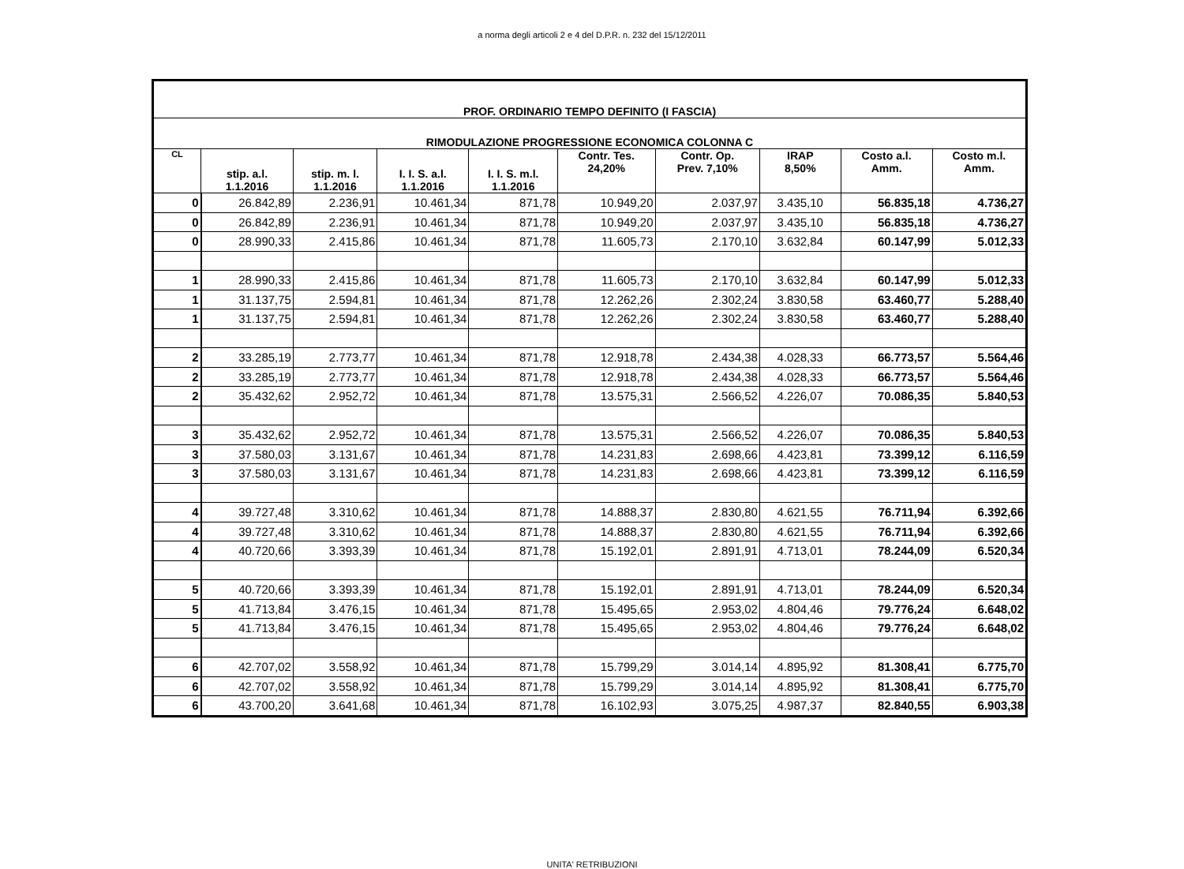a norma degli articoli 2 e 4 del D.P.R. n. 232 del 15/12/2011
| PROF. ORDINARIO TEMPO DEFINITO (I FASCIA) | | | | | | | | | |
| RIMODULAZIONE PROGRESSIONE ECONOMICA COLONNA C | | | | | | | | | |
| CL | stip. a.l. 1.1.2016 | stip. m. l. 1.1.2016 | I. I. S. a.l. 1.1.2016 | I. I. S. m.l. 1.1.2016 | Contr. Tes. 24,20% | Contr. Op. Prev. 7,10% | IRAP 8,50% | Costo a.l. Amm. | Costo m.l. Amm. |
| 0 | 26.842,89 | 2.236,91 | 10.461,34 | 871,78 | 10.949,20 | 2.037,97 | 3.435,10 | 56.835,18 | 4.736,27 |
| 0 | 26.842,89 | 2.236,91 | 10.461,34 | 871,78 | 10.949,20 | 2.037,97 | 3.435,10 | 56.835,18 | 4.736,27 |
| 0 | 28.990,33 | 2.415,86 | 10.461,34 | 871,78 | 11.605,73 | 2.170,10 | 3.632,84 | 60.147,99 | 5.012,33 |
| 1 | 28.990,33 | 2.415,86 | 10.461,34 | 871,78 | 11.605,73 | 2.170,10 | 3.632,84 | 60.147,99 | 5.012,33 |
| 1 | 31.137,75 | 2.594,81 | 10.461,34 | 871,78 | 12.262,26 | 2.302,24 | 3.830,58 | 63.460,77 | 5.288,40 |
| 1 | 31.137,75 | 2.594,81 | 10.461,34 | 871,78 | 12.262,26 | 2.302,24 | 3.830,58 | 63.460,77 | 5.288,40 |
| 2 | 33.285,19 | 2.773,77 | 10.461,34 | 871,78 | 12.918,78 | 2.434,38 | 4.028,33 | 66.773,57 | 5.564,46 |
| 2 | 33.285,19 | 2.773,77 | 10.461,34 | 871,78 | 12.918,78 | 2.434,38 | 4.028,33 | 66.773,57 | 5.564,46 |
| 2 | 35.432,62 | 2.952,72 | 10.461,34 | 871,78 | 13.575,31 | 2.566,52 | 4.226,07 | 70.086,35 | 5.840,53 |
| 3 | 35.432,62 | 2.952,72 | 10.461,34 | 871,78 | 13.575,31 | 2.566,52 | 4.226,07 | 70.086,35 | 5.840,53 |
| 3 | 37.580,03 | 3.131,67 | 10.461,34 | 871,78 | 14.231,83 | 2.698,66 | 4.423,81 | 73.399,12 | 6.116,59 |
| 3 | 37.580,03 | 3.131,67 | 10.461,34 | 871,78 | 14.231,83 | 2.698,66 | 4.423,81 | 73.399,12 | 6.116,59 |
| 4 | 39.727,48 | 3.310,62 | 10.461,34 | 871,78 | 14.888,37 | 2.830,80 | 4.621,55 | 76.711,94 | 6.392,66 |
| 4 | 39.727,48 | 3.310,62 | 10.461,34 | 871,78 | 14.888,37 | 2.830,80 | 4.621,55 | 76.711,94 | 6.392,66 |
| 4 | 40.720,66 | 3.393,39 | 10.461,34 | 871,78 | 15.192,01 | 2.891,91 | 4.713,01 | 78.244,09 | 6.520,34 |
| 5 | 40.720,66 | 3.393,39 | 10.461,34 | 871,78 | 15.192,01 | 2.891,91 | 4.713,01 | 78.244,09 | 6.520,34 |
| 5 | 41.713,84 | 3.476,15 | 10.461,34 | 871,78 | 15.495,65 | 2.953,02 | 4.804,46 | 79.776,24 | 6.648,02 |
| 5 | 41.713,84 | 3.476,15 | 10.461,34 | 871,78 | 15.495,65 | 2.953,02 | 4.804,46 | 79.776,24 | 6.648,02 |
| 6 | 42.707,02 | 3.558,92 | 10.461,34 | 871,78 | 15.799,29 | 3.014,14 | 4.895,92 | 81.308,41 | 6.775,70 |
| 6 | 42.707,02 | 3.558,92 | 10.461,34 | 871,78 | 15.799,29 | 3.014,14 | 4.895,92 | 81.308,41 | 6.775,70 |
| 6 | 43.700,20 | 3.641,68 | 10.461,34 | 871,78 | 16.102,93 | 3.075,25 | 4.987,37 | 82.840,55 | 6.903,38 |
UNITA' RETRIBUZIONI